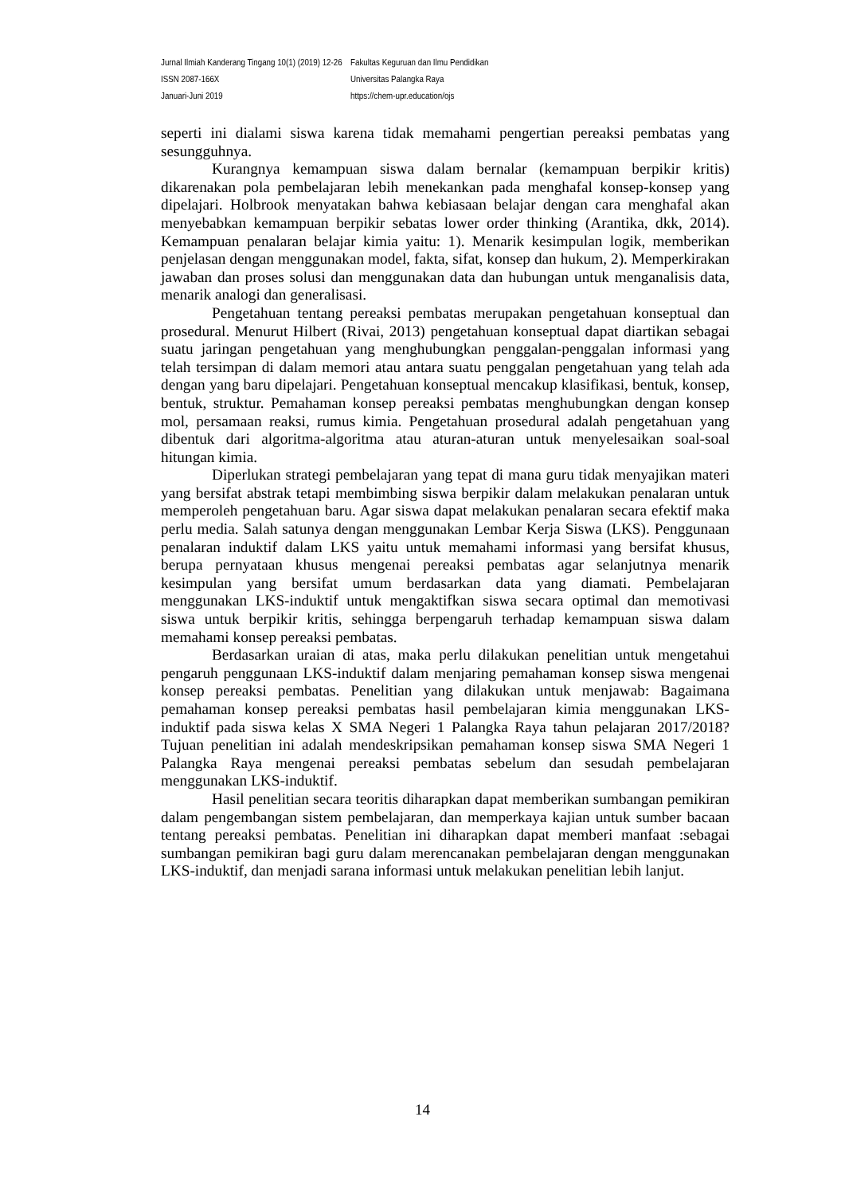Jurnal Ilmiah Kanderang Tingang 10(1) (2019) 12-26
ISSN 2087-166X
Januari-Juni 2019
Fakultas Keguruan dan Ilmu Pendidikan
Universitas Palangka Raya
https://chem-upr.education/ojs
seperti ini dialami siswa karena tidak memahami pengertian pereaksi pembatas yang sesungguhnya.
Kurangnya kemampuan siswa dalam bernalar (kemampuan berpikir kritis) dikarenakan pola pembelajaran lebih menekankan pada menghafal konsep-konsep yang dipelajari. Holbrook menyatakan bahwa kebiasaan belajar dengan cara menghafal akan menyebabkan kemampuan berpikir sebatas lower order thinking (Arantika, dkk, 2014). Kemampuan penalaran belajar kimia yaitu: 1). Menarik kesimpulan logik, memberikan penjelasan dengan menggunakan model, fakta, sifat, konsep dan hukum, 2). Memperkirakan jawaban dan proses solusi dan menggunakan data dan hubungan untuk menganalisis data, menarik analogi dan generalisasi.
Pengetahuan tentang pereaksi pembatas merupakan pengetahuan konseptual dan prosedural. Menurut Hilbert (Rivai, 2013) pengetahuan konseptual dapat diartikan sebagai suatu jaringan pengetahuan yang menghubungkan penggalan-penggalan informasi yang telah tersimpan di dalam memori atau antara suatu penggalan pengetahuan yang telah ada dengan yang baru dipelajari. Pengetahuan konseptual mencakup klasifikasi, bentuk, konsep, bentuk, struktur. Pemahaman konsep pereaksi pembatas menghubungkan dengan konsep mol, persamaan reaksi, rumus kimia. Pengetahuan prosedural adalah pengetahuan yang dibentuk dari algoritma-algoritma atau aturan-aturan untuk menyelesaikan soal-soal hitungan kimia.
Diperlukan strategi pembelajaran yang tepat di mana guru tidak menyajikan materi yang bersifat abstrak tetapi membimbing siswa berpikir dalam melakukan penalaran untuk memperoleh pengetahuan baru. Agar siswa dapat melakukan penalaran secara efektif maka perlu media. Salah satunya dengan menggunakan Lembar Kerja Siswa (LKS). Penggunaan penalaran induktif dalam LKS yaitu untuk memahami informasi yang bersifat khusus, berupa pernyataan khusus mengenai pereaksi pembatas agar selanjutnya menarik kesimpulan yang bersifat umum berdasarkan data yang diamati. Pembelajaran menggunakan LKS-induktif untuk mengaktifkan siswa secara optimal dan memotivasi siswa untuk berpikir kritis, sehingga berpengaruh terhadap kemampuan siswa dalam memahami konsep pereaksi pembatas.
Berdasarkan uraian di atas, maka perlu dilakukan penelitian untuk mengetahui pengaruh penggunaan LKS-induktif dalam menjaring pemahaman konsep siswa mengenai konsep pereaksi pembatas. Penelitian yang dilakukan untuk menjawab: Bagaimana pemahaman konsep pereaksi pembatas hasil pembelajaran kimia menggunakan LKS-induktif pada siswa kelas X SMA Negeri 1 Palangka Raya tahun pelajaran 2017/2018? Tujuan penelitian ini adalah mendeskripsikan pemahaman konsep siswa SMA Negeri 1 Palangka Raya mengenai pereaksi pembatas sebelum dan sesudah pembelajaran menggunakan LKS-induktif.
Hasil penelitian secara teoritis diharapkan dapat memberikan sumbangan pemikiran dalam pengembangan sistem pembelajaran, dan memperkaya kajian untuk sumber bacaan tentang pereaksi pembatas. Penelitian ini diharapkan dapat memberi manfaat :sebagai sumbangan pemikiran bagi guru dalam merencanakan pembelajaran dengan menggunakan LKS-induktif, dan menjadi sarana informasi untuk melakukan penelitian lebih lanjut.
14